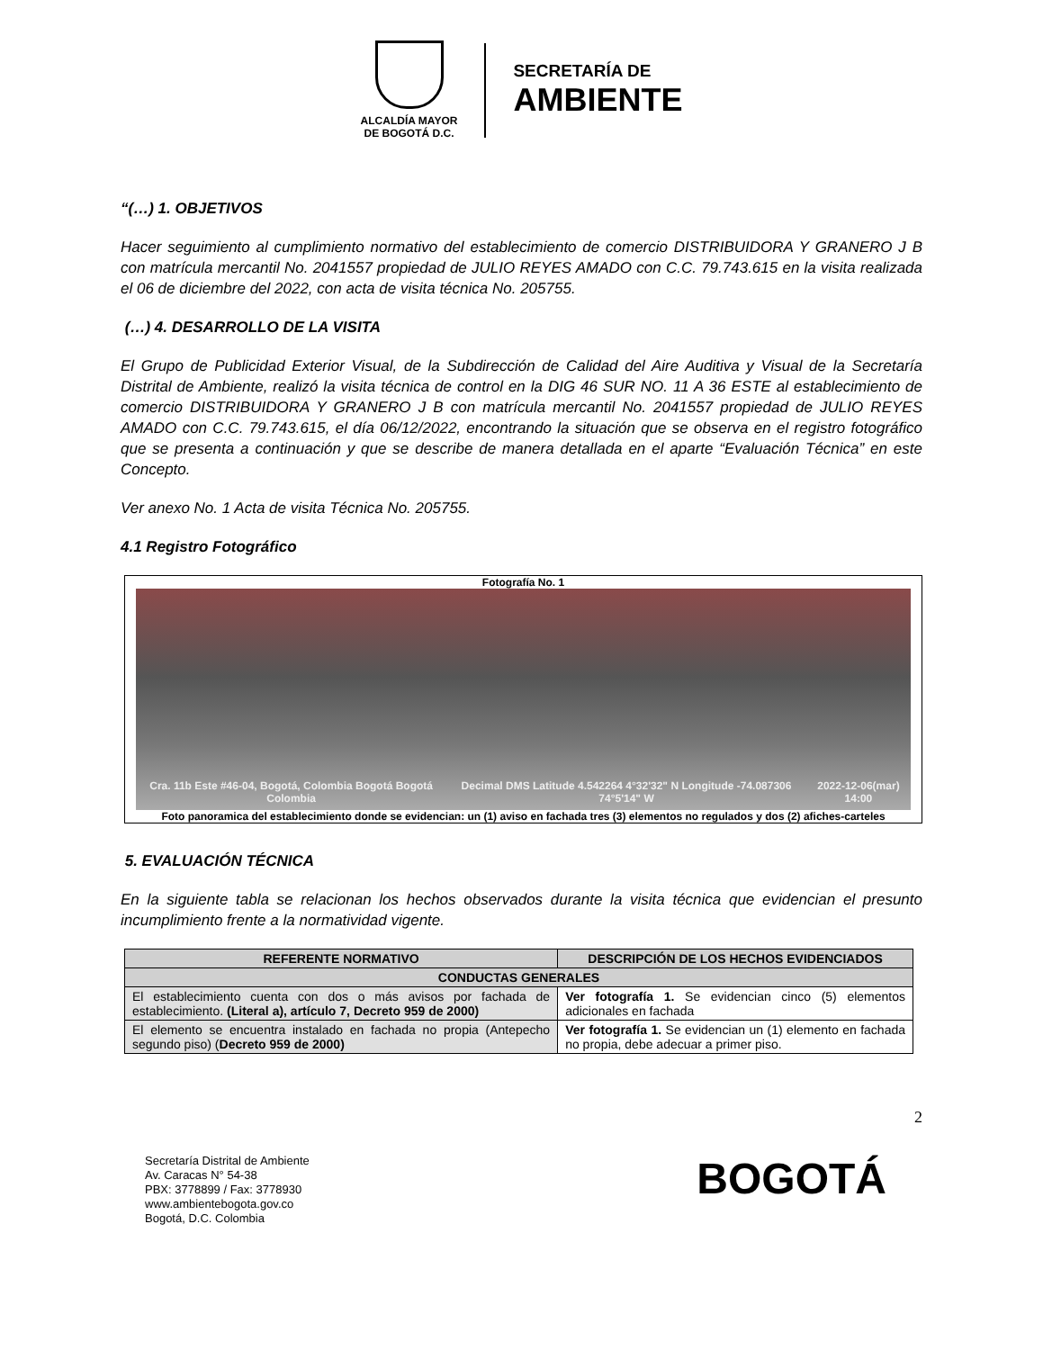ALCALDÍA MAYOR
DE BOGOTÁ D.C.
SECRETARÍA DE
AMBIENTE
“(…) 1. OBJETIVOS
Hacer seguimiento al cumplimiento normativo del establecimiento de comercio DISTRIBUIDORA Y GRANERO J B con matrícula mercantil No. 2041557 propiedad de JULIO REYES AMADO con C.C. 79.743.615 en la visita realizada el 06 de diciembre del 2022, con acta de visita técnica No. 205755.
(…) 4. DESARROLLO DE LA VISITA
El Grupo de Publicidad Exterior Visual, de la Subdirección de Calidad del Aire Auditiva y Visual de la Secretaría Distrital de Ambiente, realizó la visita técnica de control en la DIG 46 SUR NO. 11 A 36 ESTE al establecimiento de comercio DISTRIBUIDORA Y GRANERO J B con matrícula mercantil No. 2041557 propiedad de JULIO REYES AMADO con C.C. 79.743.615, el día 06/12/2022, encontrando la situación que se observa en el registro fotográfico que se presenta a continuación y que se describe de manera detallada en el aparte “Evaluación Técnica” en este Concepto.
Ver anexo No. 1 Acta de visita Técnica No. 205755.
4.1 Registro Fotográfico
Fotografía No. 1
Cra. 11b Este #46-04, Bogotá, Colombia Bogotá Bogotá Colombia Decimal DMS Latitude 4.542264 4°32'32" N Longitude -74.087306 74°5'14" W 2022-12-06(mar) 14:00
Foto panoramica del establecimiento donde se evidencian: un (1) aviso en fachada tres (3) elementos no regulados y dos (2) afiches-carteles
5. EVALUACIÓN TÉCNICA
En la siguiente tabla se relacionan los hechos observados durante la visita técnica que evidencian el presunto incumplimiento frente a la normatividad vigente.
| REFERENTE NORMATIVO | DESCRIPCIÓN DE LOS HECHOS EVIDENCIADOS |
| --- | --- |
| CONDUCTAS GENERALES | |
| El establecimiento cuenta con dos o más avisos por fachada de establecimiento. (Literal a), artículo 7, Decreto 959 de 2000) | Ver fotografía 1. Se evidencian cinco (5) elementos adicionales en fachada |
| El elemento se encuentra instalado en fachada no propia (Antepecho segundo piso) ( Decreto 959 de 2000) | Ver fotografía 1. Se evidencian un (1) elemento en fachada no propia, debe adecuar a primer piso. |
2
Secretaría Distrital de Ambiente
Av. Caracas N° 54-38
PBX: 3778899 / Fax: 3778930
www.ambientebogota.gov.co
Bogotá, D.C. Colombia
BOGOTÁ